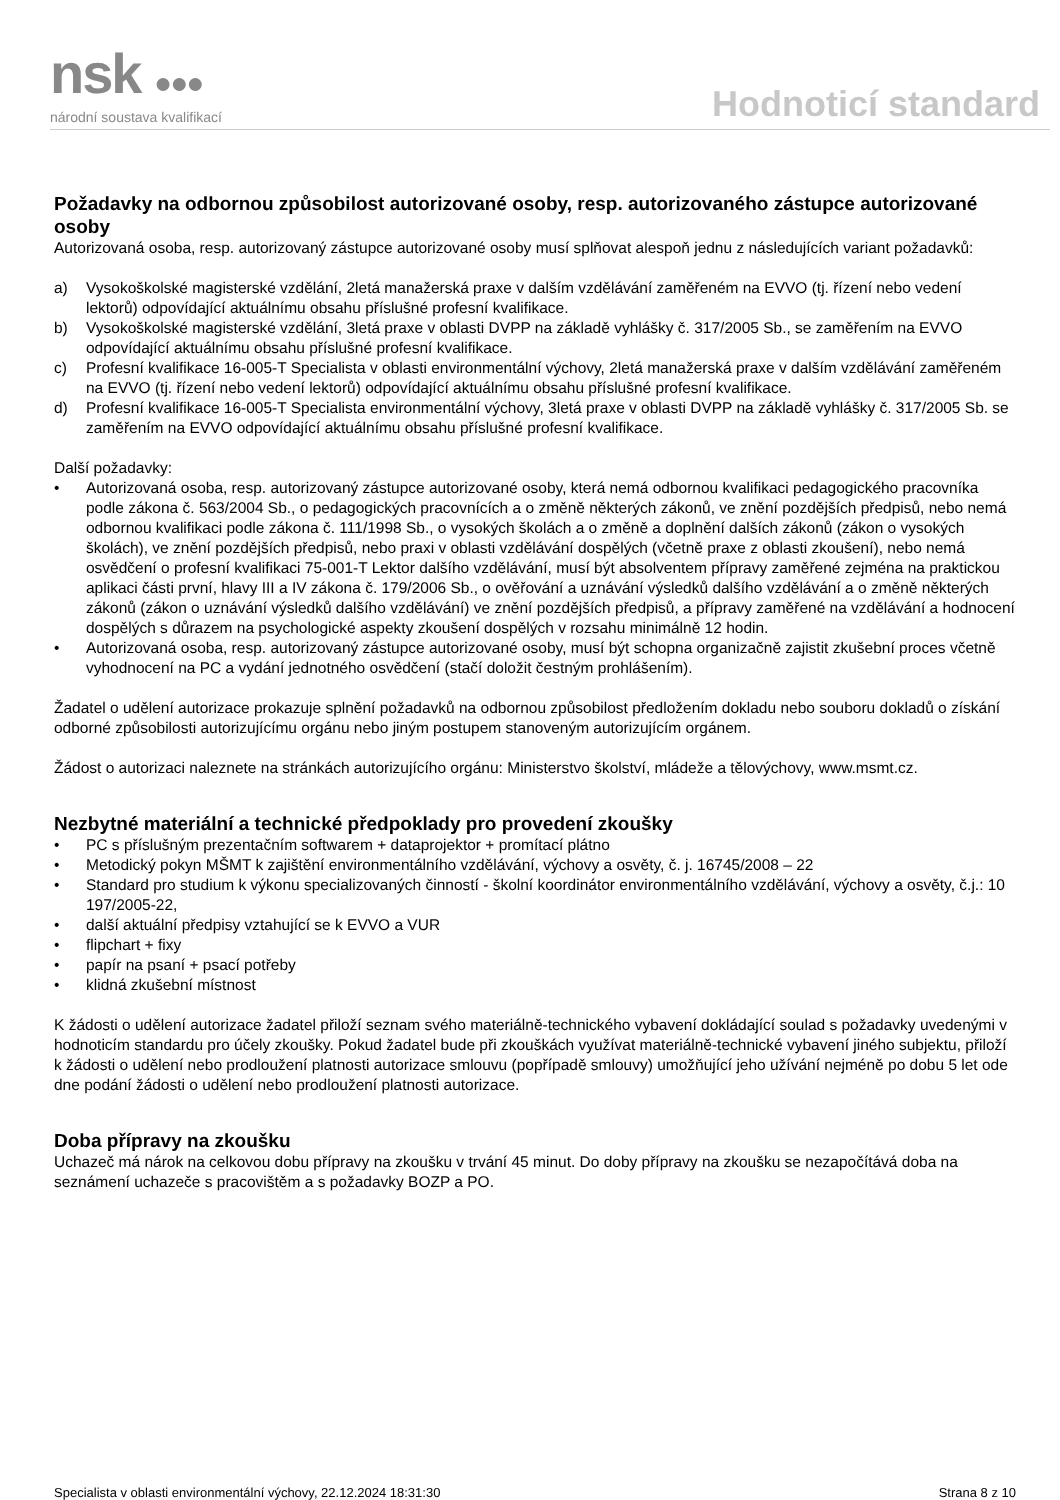nsk ●●●
národní soustava kvalifikací
Hodnoticí standard
Požadavky na odbornou způsobilost autorizované osoby, resp. autorizovaného zástupce autorizované osoby
Autorizovaná osoba, resp. autorizovaný zástupce autorizované osoby musí splňovat alespoň jednu z následujících variant požadavků:
a) Vysokoškolské magisterské vzdělání, 2letá manažerská praxe v dalším vzdělávání zaměřeném na EVVO (tj. řízení nebo vedení lektorů) odpovídající aktuálnímu obsahu příslušné profesní kvalifikace.
b) Vysokoškolské magisterské vzdělání, 3letá praxe v oblasti DVPP na základě vyhlášky č. 317/2005 Sb., se zaměřením na EVVO odpovídající aktuálnímu obsahu příslušné profesní kvalifikace.
c) Profesní kvalifikace 16-005-T Specialista v oblasti environmentální výchovy, 2letá manažerská praxe v dalším vzdělávání zaměřeném na EVVO (tj. řízení nebo vedení lektorů) odpovídající aktuálnímu obsahu příslušné profesní kvalifikace.
d) Profesní kvalifikace 16-005-T Specialista environmentální výchovy, 3letá praxe v oblasti DVPP na základě vyhlášky č. 317/2005 Sb. se zaměřením na EVVO odpovídající aktuálnímu obsahu příslušné profesní kvalifikace.
Další požadavky:
• Autorizovaná osoba, resp. autorizovaný zástupce autorizované osoby, která nemá odbornou kvalifikaci pedagogického pracovníka podle zákona č. 563/2004 Sb., o pedagogických pracovnících a o změně některých zákonů, ve znění pozdějších předpisů, nebo nemá odbornou kvalifikaci podle zákona č. 111/1998 Sb., o vysokých školách a o změně a doplnění dalších zákonů (zákon o vysokých školách), ve znění pozdějších předpisů, nebo praxi v oblasti vzdělávání dospělých (včetně praxe z oblasti zkoušení), nebo nemá osvědčení o profesní kvalifikaci 75-001-T Lektor dalšího vzdělávání, musí být absolventem přípravy zaměřené zejména na praktickou aplikaci části první, hlavy III a IV zákona č. 179/2006 Sb., o ověřování a uznávání výsledků dalšího vzdělávání a o změně některých zákonů (zákon o uznávání výsledků dalšího vzdělávání) ve znění pozdějších předpisů, a přípravy zaměřené na vzdělávání a hodnocení dospělých s důrazem na psychologické aspekty zkoušení dospělých v rozsahu minimálně 12 hodin.
• Autorizovaná osoba, resp. autorizovaný zástupce autorizované osoby, musí být schopna organizačně zajistit zkušební proces včetně vyhodnocení na PC a vydání jednotného osvědčení (stačí doložit čestným prohlášením).
Žadatel o udělení autorizace prokazuje splnění požadavků na odbornou způsobilost předložením dokladu nebo souboru dokladů o získání odborné způsobilosti autorizujícímu orgánu nebo jiným postupem stanoveným autorizujícím orgánem.
Žádost o autorizaci naleznete na stránkách autorizujícího orgánu: Ministerstvo školství, mládeže a tělovýchovy, www.msmt.cz.
Nezbytné materiální a technické předpoklady pro provedení zkoušky
• PC s příslušným prezentačním softwarem + dataprojektor + promítací plátno
• Metodický pokyn MŠMT k zajištění environmentálního vzdělávání, výchovy a osvěty, č. j. 16745/2008 – 22
• Standard pro studium k výkonu specializovaných činností - školní koordinátor environmentálního vzdělávání, výchovy a osvěty, č.j.: 10 197/2005-22,
• další aktuální předpisy vztahující se k EVVO a VUR
• flipchart + fixy
• papír na psaní + psací potřeby
• klidná zkušební místnost
K žádosti o udělení autorizace žadatel přiloží seznam svého materiálně-technického vybavení dokládající soulad s požadavky uvedenými v hodnoticím standardu pro účely zkoušky. Pokud žadatel bude při zkouškách využívat materiálně-technické vybavení jiného subjektu, přiloží k žádosti o udělení nebo prodloužení platnosti autorizace smlouvu (popřípadě smlouvy) umožňující jeho užívání nejméně po dobu 5 let ode dne podání žádosti o udělení nebo prodloužení platnosti autorizace.
Doba přípravy na zkoušku
Uchazeč má nárok na celkovou dobu přípravy na zkoušku v trvání 45 minut. Do doby přípravy na zkoušku se nezapočítává doba na seznámení uchazeče s pracovištěm a s požadavky BOZP a PO.
Specialista v oblasti environmentální výchovy, 22.12.2024 18:31:30 Strana 8 z 10